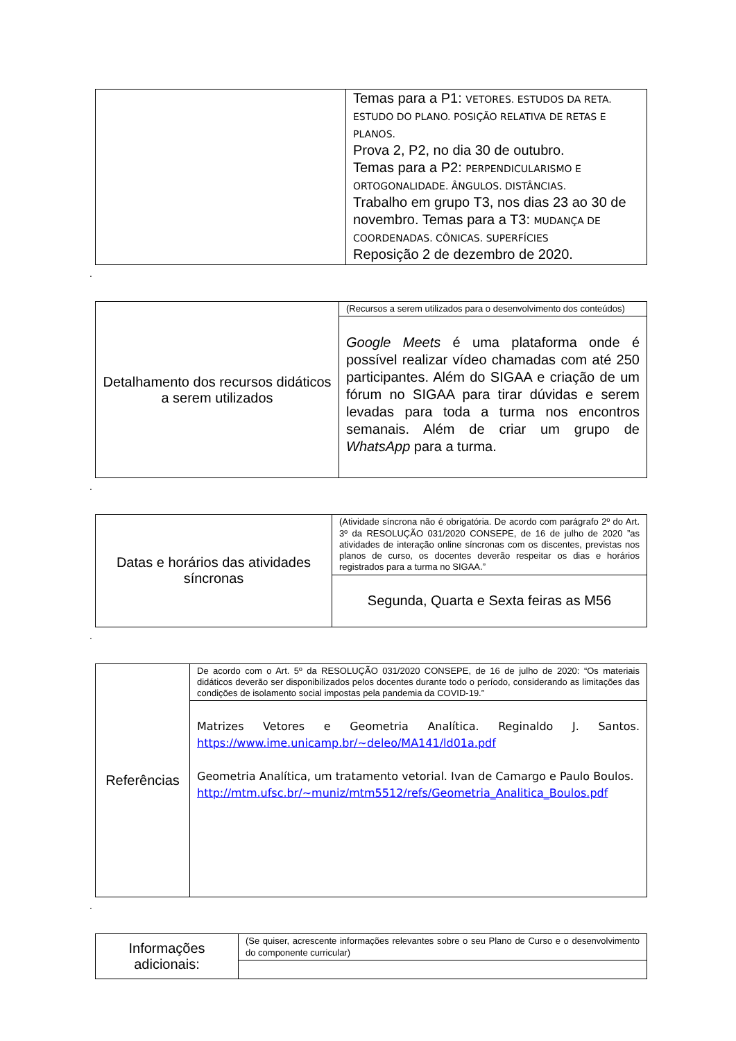| | Temas para a P1: VETORES. ESTUDOS DA RETA. ESTUDO DO PLANO. POSIÇÃO RELATIVA DE RETAS E PLANOS. Prova 2, P2, no dia 30 de outubro. Temas para a P2: PERPENDICULARISMO E ORTOGONALIDADE. ÂNGULOS. DISTÂNCIAS. Trabalho em grupo T3, nos dias 23 ao 30 de novembro. Temas para a T3: MUDANÇA DE COORDENADAS. CÔNICAS. SUPERFÍCIES Reposição 2 de dezembro de 2020. |
.
| Detalhamento dos recursos didáticos a serem utilizados | (Recursos a serem utilizados para o desenvolvimento dos conteúdos) |
| | Google Meets é uma plataforma onde é possível realizar vídeo chamadas com até 250 participantes. Além do SIGAA e criação de um fórum no SIGAA para tirar dúvidas e serem levadas para toda a turma nos encontros semanais. Além de criar um grupo de WhatsApp para a turma. |
.
| Datas e horários das atividades síncronas | (Atividade síncrona não é obrigatória. De acordo com parágrafo 2º do Art. 3º da RESOLUÇÃO 031/2020 CONSEPE, de 16 de julho de 2020 ”as atividades de interação online síncronas com os discentes, previstas nos planos de curso, os docentes deverão respeitar os dias e horários registrados para a turma no SIGAA.” |
| | Segunda, Quarta e Sexta feiras as M56 |
.
| Referências | De acordo com o Art. 5º da RESOLUÇÃO 031/2020 CONSEPE, de 16 de julho de 2020: “Os materiais didáticos deverão ser disponibilizados pelos docentes durante todo o período, considerando as limitações das condições de isolamento social impostas pela pandemia da COVID-19.” |
| | Matrizes Vetores e Geometria Analítica. Reginaldo J. Santos. https://www.ime.unicamp.br/~deleo/MA141/ld01a.pdf Geometria Analítica, um tratamento vetorial. Ivan de Camargo e Paulo Boulos. http://mtm.ufsc.br/~muniz/mtm5512/refs/Geometria_Analitica_Boulos.pdf |
.
| Informações adicionais: | (Se quiser, acrescente informações relevantes sobre o seu Plano de Curso e o desenvolvimento do componente curricular) |